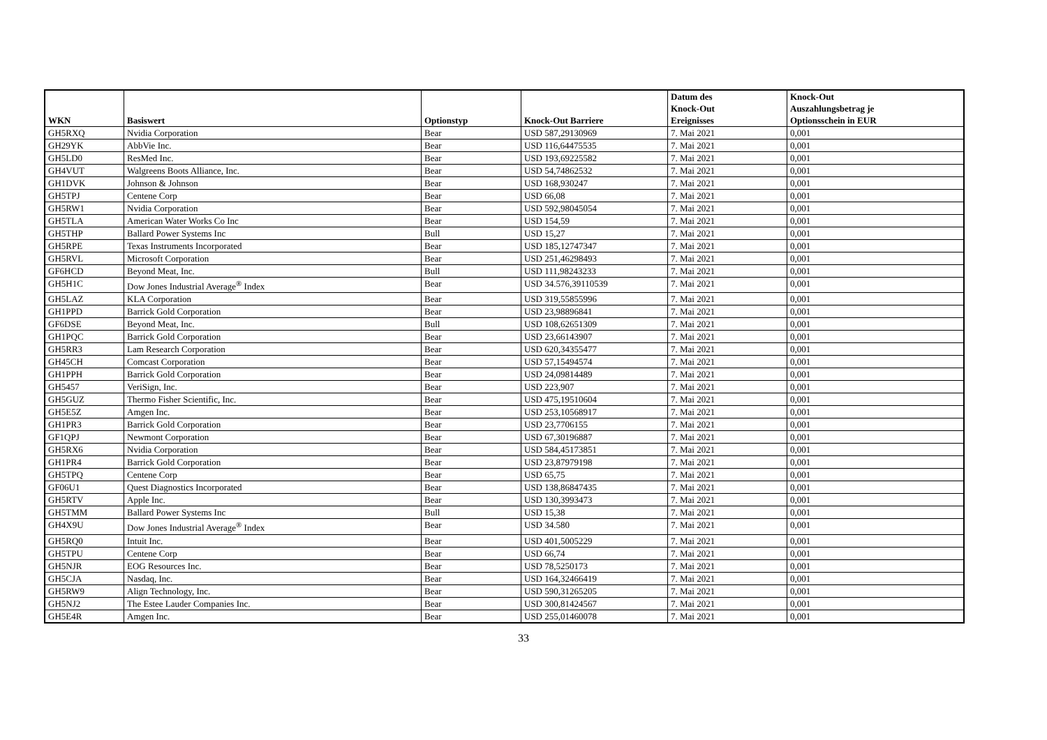| WKN | Basiswert | Optionstyp | Knock-Out Barriere | Datum des Knock-Out Ereignisses | Knock-Out Auszahlungsbetrag je Optionsschein in EUR |
| --- | --- | --- | --- | --- | --- |
| GH5RXQ | Nvidia Corporation | Bear | USD 587,29130969 | 7. Mai 2021 | 0,001 |
| GH29YK | AbbVie Inc. | Bear | USD 116,64475535 | 7. Mai 2021 | 0,001 |
| GH5LD0 | ResMed Inc. | Bear | USD 193,69225582 | 7. Mai 2021 | 0,001 |
| GH4VUT | Walgreens Boots Alliance, Inc. | Bear | USD 54,74862532 | 7. Mai 2021 | 0,001 |
| GH1DVK | Johnson & Johnson | Bear | USD 168,930247 | 7. Mai 2021 | 0,001 |
| GH5TPJ | Centene Corp | Bear | USD 66,08 | 7. Mai 2021 | 0,001 |
| GH5RW1 | Nvidia Corporation | Bear | USD 592,98045054 | 7. Mai 2021 | 0,001 |
| GH5TLA | American Water Works Co Inc | Bear | USD 154,59 | 7. Mai 2021 | 0,001 |
| GH5THP | Ballard Power Systems Inc | Bull | USD 15,27 | 7. Mai 2021 | 0,001 |
| GH5RPE | Texas Instruments Incorporated | Bear | USD 185,12747347 | 7. Mai 2021 | 0,001 |
| GH5RVL | Microsoft Corporation | Bear | USD 251,46298493 | 7. Mai 2021 | 0,001 |
| GF6HCD | Beyond Meat, Inc. | Bull | USD 111,98243233 | 7. Mai 2021 | 0,001 |
| GH5H1C | Dow Jones Industrial Average<sup>®</sup> Index | Bear | USD 34.576,39110539 | 7. Mai 2021 | 0,001 |
| GH5LAZ | KLA Corporation | Bear | USD 319,55855996 | 7. Mai 2021 | 0,001 |
| GH1PPD | Barrick Gold Corporation | Bear | USD 23,98896841 | 7. Mai 2021 | 0,001 |
| GF6DSE | Beyond Meat, Inc. | Bull | USD 108,62651309 | 7. Mai 2021 | 0,001 |
| GH1PQC | Barrick Gold Corporation | Bear | USD 23,66143907 | 7. Mai 2021 | 0,001 |
| GH5RR3 | Lam Research Corporation | Bear | USD 620,34355477 | 7. Mai 2021 | 0,001 |
| GH45CH | Comcast Corporation | Bear | USD 57,15494574 | 7. Mai 2021 | 0,001 |
| GH1PPH | Barrick Gold Corporation | Bear | USD 24,09814489 | 7. Mai 2021 | 0,001 |
| GH5457 | VeriSign, Inc. | Bear | USD 223,907 | 7. Mai 2021 | 0,001 |
| GH5GUZ | Thermo Fisher Scientific, Inc. | Bear | USD 475,19510604 | 7. Mai 2021 | 0,001 |
| GH5E5Z | Amgen Inc. | Bear | USD 253,10568917 | 7. Mai 2021 | 0,001 |
| GH1PR3 | Barrick Gold Corporation | Bear | USD 23,7706155 | 7. Mai 2021 | 0,001 |
| GF1QPJ | Newmont Corporation | Bear | USD 67,30196887 | 7. Mai 2021 | 0,001 |
| GH5RX6 | Nvidia Corporation | Bear | USD 584,45173851 | 7. Mai 2021 | 0,001 |
| GH1PR4 | Barrick Gold Corporation | Bear | USD 23,87979198 | 7. Mai 2021 | 0,001 |
| GH5TPQ | Centene Corp | Bear | USD 65,75 | 7. Mai 2021 | 0,001 |
| GF06U1 | Quest Diagnostics Incorporated | Bear | USD 138,86847435 | 7. Mai 2021 | 0,001 |
| GH5RTV | Apple Inc. | Bear | USD 130,3993473 | 7. Mai 2021 | 0,001 |
| GH5TMM | Ballard Power Systems Inc | Bull | USD 15,38 | 7. Mai 2021 | 0,001 |
| GH4X9U | Dow Jones Industrial Average<sup>®</sup> Index | Bear | USD 34.580 | 7. Mai 2021 | 0,001 |
| GH5RQ0 | Intuit Inc. | Bear | USD 401,5005229 | 7. Mai 2021 | 0,001 |
| GH5TPU | Centene Corp | Bear | USD 66,74 | 7. Mai 2021 | 0,001 |
| GH5NJR | EOG Resources Inc. | Bear | USD 78,5250173 | 7. Mai 2021 | 0,001 |
| GH5CJA | Nasdaq, Inc. | Bear | USD 164,32466419 | 7. Mai 2021 | 0,001 |
| GH5RW9 | Align Technology, Inc. | Bear | USD 590,31265205 | 7. Mai 2021 | 0,001 |
| GH5NJ2 | The Estee Lauder Companies Inc. | Bear | USD 300,81424567 | 7. Mai 2021 | 0,001 |
| GH5E4R | Amgen Inc. | Bear | USD 255,01460078 | 7. Mai 2021 | 0,001 |
33